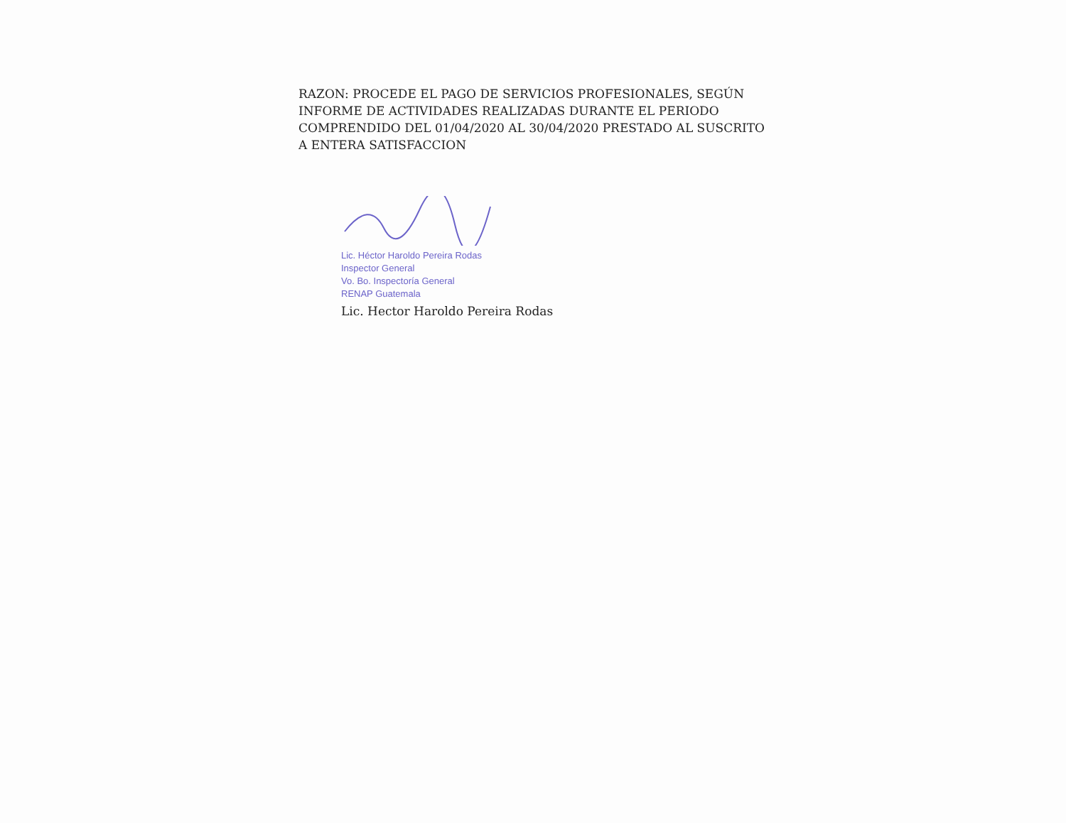RAZON: PROCEDE EL PAGO DE SERVICIOS PROFESIONALES, SEGÚN INFORME DE ACTIVIDADES REALIZADAS DURANTE EL PERIODO COMPRENDIDO DEL 01/04/2020 AL 30/04/2020 PRESTADO AL SUSCRITO A ENTERA SATISFACCION
Lic. Héctor Haroldo Pereira Rodas
Inspector General
Vo. Bo. Inspectoría General
RENAP Guatemala
Lic. Hector Haroldo Pereira Rodas